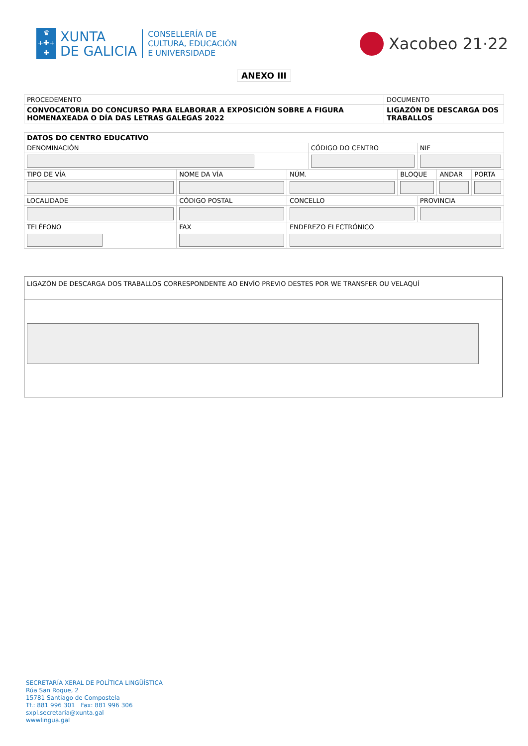♛
+✚+
✚
XUNTA
DE GALICIA
CONSELLERÍA DE
CULTURA, EDUCACIÓN
E UNIVERSIDADE
Xacobeo 21·22
ANEXO III
| PROCEDEMENTO | DOCUMENTO |
| CONVOCATORIA DO CONCURSO PARA ELABORAR A EXPOSICIÓN SOBRE A FIGURA HOMENAXEADA O DÍA DAS LETRAS GALEGAS 2022 | LIGAZÓN DE DESCARGA DOS TRABALLOS |
| DATOS DO CENTRO EDUCATIVO | | | | | | | | |
| DENOMINACIÓN | | | | CÓDIGO DO CENTRO | | NIF | | |
| TIPO DE VÍA | NOME DA VÍA | | NÚM. | | BLOQUE | | ANDAR | PORTA |
| LOCALIDADE | | CÓDIGO POSTAL | CONCELLO | | | PROVINCIA | | |
| TELÉFONO | | FAX | ENDEREZO ELECTRÓNICO | | | | | |
LIGAZÓN DE DESCARGA DOS TRABALLOS CORRESPONDENTE AO ENVÍO PREVIO DESTES POR WE TRANSFER OU VELAQUÍ
SECRETARÍA XERAL DE POLÍTICA LINGÜÍSTICA
Rúa San Roque, 2
15781 Santiago de Compostela
Tf.: 881 996 301 Fax: 881 996 306
sxpl.secretaria@xunta.gal
wwwlingua.gal